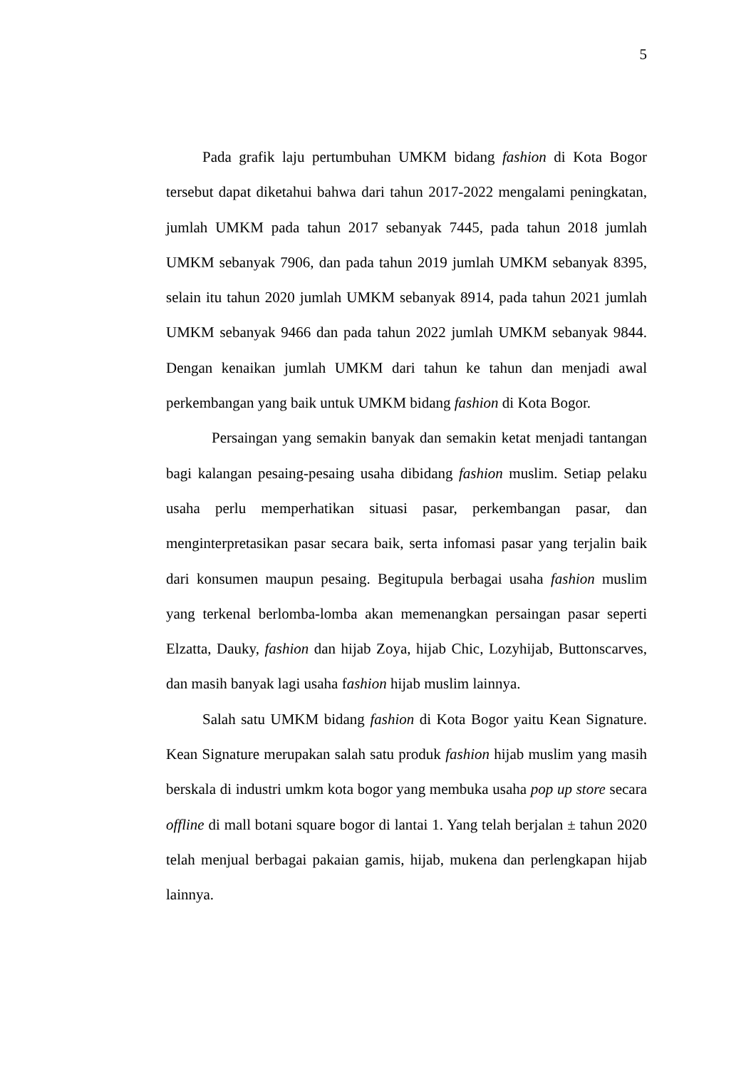5
Pada grafik laju pertumbuhan UMKM bidang fashion di Kota Bogor tersebut dapat diketahui bahwa dari tahun 2017-2022 mengalami peningkatan, jumlah UMKM pada tahun 2017 sebanyak 7445, pada tahun 2018 jumlah UMKM sebanyak 7906, dan pada tahun 2019 jumlah UMKM sebanyak 8395, selain itu tahun 2020 jumlah UMKM sebanyak 8914, pada tahun 2021 jumlah UMKM sebanyak 9466 dan pada tahun 2022 jumlah UMKM sebanyak 9844. Dengan kenaikan jumlah UMKM dari tahun ke tahun dan menjadi awal perkembangan yang baik untuk UMKM bidang fashion di Kota Bogor.
Persaingan yang semakin banyak dan semakin ketat menjadi tantangan bagi kalangan pesaing-pesaing usaha dibidang fashion muslim. Setiap pelaku usaha perlu memperhatikan situasi pasar, perkembangan pasar, dan menginterpretasikan pasar secara baik, serta infomasi pasar yang terjalin baik dari konsumen maupun pesaing. Begitupula berbagai usaha fashion muslim yang terkenal berlomba-lomba akan memenangkan persaingan pasar seperti Elzatta, Dauky, fashion dan hijab Zoya, hijab Chic, Lozyhijab, Buttonscarves, dan masih banyak lagi usaha fashion hijab muslim lainnya.
Salah satu UMKM bidang fashion di Kota Bogor yaitu Kean Signature. Kean Signature merupakan salah satu produk fashion hijab muslim yang masih berskala di industri umkm kota bogor yang membuka usaha pop up store secara offline di mall botani square bogor di lantai 1. Yang telah berjalan ± tahun 2020 telah menjual berbagai pakaian gamis, hijab, mukena dan perlengkapan hijab lainnya.